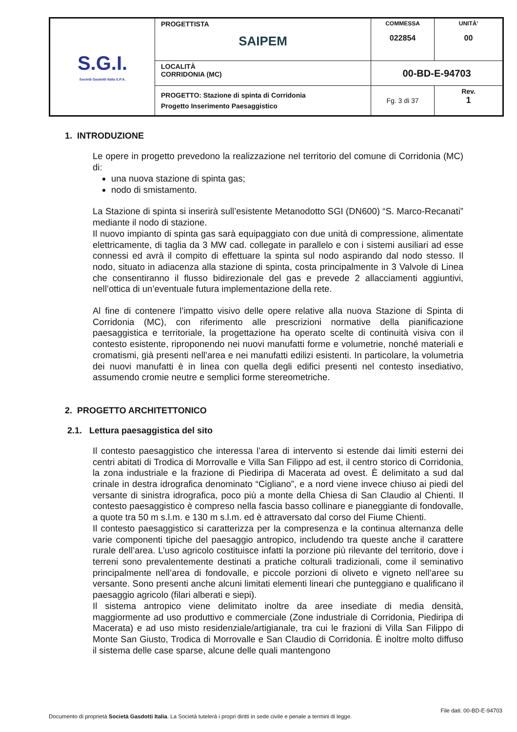| S.G.I. Società Gasdotti Italia S.P.A. | PROGETTISTA SAIPEM | COMMESSA 022854 | UNITÀ' 00 |
| | LOCALITÀ CORRIDONIA (MC) | 00-BD-E-94703 | |
| | PROGETTO: Stazione di spinta di Corridonia Progetto Inserimento Paesaggistico | Fg. 3 di 37 | Rev. 1 |
1. INTRODUZIONE
Le opere in progetto prevedono la realizzazione nel territorio del comune di Corridonia (MC) di:
una nuova stazione di spinta gas;
nodo di smistamento.
La Stazione di spinta si inserirà sull’esistente Metanodotto SGI (DN600) “S. Marco-Recanati” mediante il nodo di stazione.
Il nuovo impianto di spinta gas sarà equipaggiato con due unità di compressione, alimentate elettricamente, di taglia da 3 MW cad. collegate in parallelo e con i sistemi ausiliari ad esse connessi ed avrà il compito di effettuare la spinta sul nodo aspirando dal nodo stesso. Il nodo, situato in adiacenza alla stazione di spinta, costa principalmente in 3 Valvole di Linea che consentiranno il flusso bidirezionale del gas e prevede 2 allacciamenti aggiuntivi, nell’ottica di un’eventuale futura implementazione della rete.
Al fine di contenere l’impatto visivo delle opere relative alla nuova Stazione di Spinta di Corridonia (MC), con riferimento alle prescrizioni normative della pianificazione paesaggistica e territoriale, la progettazione ha operato scelte di continuità visiva con il contesto esistente, riproponendo nei nuovi manufatti forme e volumetrie, nonché materiali e cromatismi, già presenti nell’area e nei manufatti edilizi esistenti. In particolare, la volumetria dei nuovi manufatti è in linea con quella degli edifici presenti nel contesto insediativo, assumendo cromie neutre e semplici forme stereometriche.
2. PROGETTO ARCHITETTONICO
2.1. Lettura paesaggistica del sito
Il contesto paesaggistico che interessa l’area di intervento si estende dai limiti esterni dei centri abitati di Trodica di Morrovalle e Villa San Filippo ad est, il centro storico di Corridonia, la zona industriale e la frazione di Piediripa di Macerata ad ovest. È delimitato a sud dal crinale in destra idrografica denominato “Cigliano”, e a nord viene invece chiuso ai piedi del versante di sinistra idrografica, poco più a monte della Chiesa di San Claudio al Chienti. Il contesto paesaggistico è compreso nella fascia basso collinare e pianeggiante di fondovalle, a quote tra 50 m s.l.m. e 130 m s.l.m. ed è attraversato dal corso del Fiume Chienti.
Il contesto paesaggistico si caratterizza per la compresenza e la continua alternanza delle varie componenti tipiche del paesaggio antropico, includendo tra queste anche il carattere rurale dell’area. L’uso agricolo costituisce infatti la porzione più rilevante del territorio, dove i terreni sono prevalentemente destinati a pratiche colturali tradizionali, come il seminativo principalmente nell’area di fondovalle, e piccole porzioni di oliveto e vigneto nell’aree su versante. Sono presenti anche alcuni limitati elementi lineari che punteggiano e qualificano il paesaggio agricolo (filari alberati e siepi).
Il sistema antropico viene delimitato inoltre da aree insediate di media densità, maggiormente ad uso produttivo e commerciale (Zone industriale di Corridonia, Piediripa di Macerata) e ad uso misto residenziale/artigianale, tra cui le frazioni di Villa San Filippo di Monte San Giusto, Trodica di Morrovalle e San Claudio di Corridonia. È inoltre molto diffuso il sistema delle case sparse, alcune delle quali mantengono
File dati: 00-BD-E-94703
Documento di proprietà Società Gasdotti Italia. La Società tutelerà i propri diritti in sede civile e penale a termini di legge.